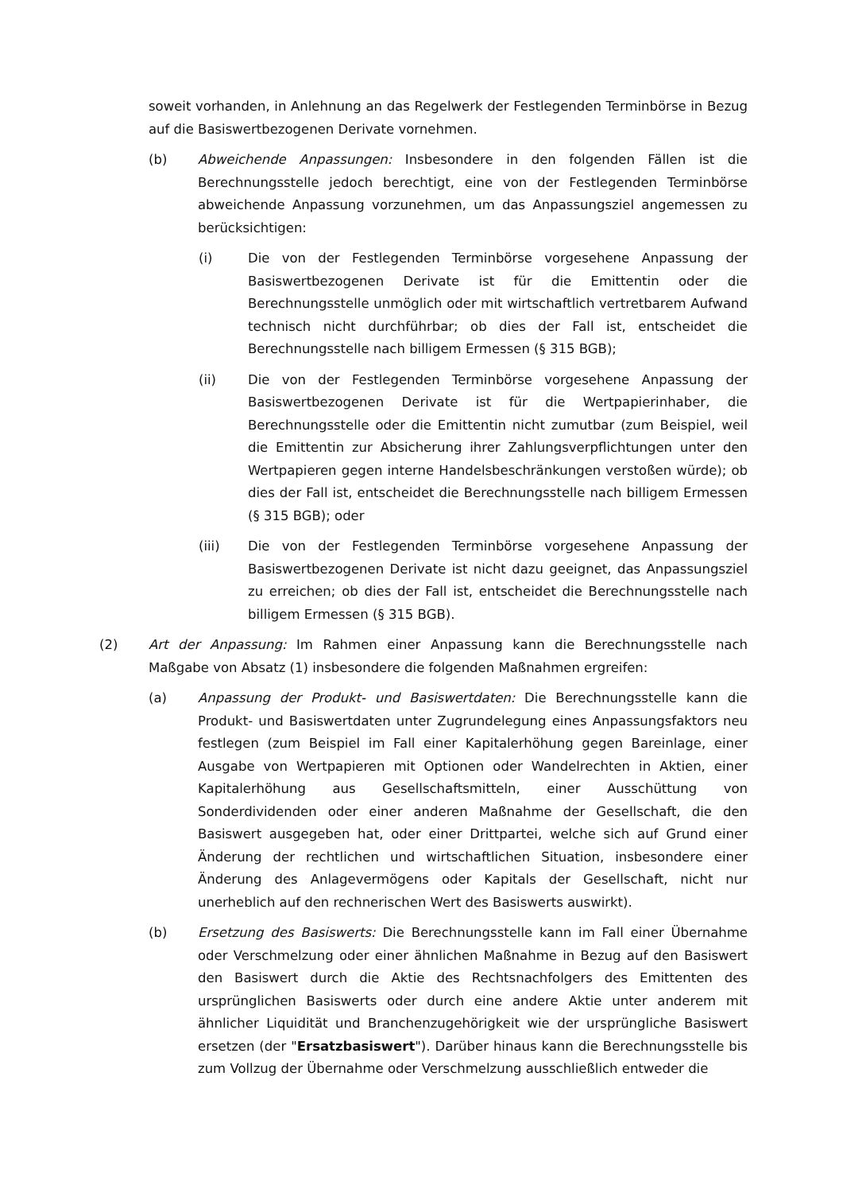soweit vorhanden, in Anlehnung an das Regelwerk der Festlegenden Terminbörse in Bezug auf die Basiswertbezogenen Derivate vornehmen.
(b) Abweichende Anpassungen: Insbesondere in den folgenden Fällen ist die Berechnungsstelle jedoch berechtigt, eine von der Festlegenden Terminbörse abweichende Anpassung vorzunehmen, um das Anpassungsziel angemessen zu berücksichtigen:
(i) Die von der Festlegenden Terminbörse vorgesehene Anpassung der Basiswertbezogenen Derivate ist für die Emittentin oder die Berechnungsstelle unmöglich oder mit wirtschaftlich vertretbarem Aufwand technisch nicht durchführbar; ob dies der Fall ist, entscheidet die Berechnungsstelle nach billigem Ermessen (§ 315 BGB);
(ii) Die von der Festlegenden Terminbörse vorgesehene Anpassung der Basiswertbezogenen Derivate ist für die Wertpapierinhaber, die Berechnungsstelle oder die Emittentin nicht zumutbar (zum Beispiel, weil die Emittentin zur Absicherung ihrer Zahlungsverpflichtungen unter den Wertpapieren gegen interne Handelsbeschränkungen verstoßen würde); ob dies der Fall ist, entscheidet die Berechnungsstelle nach billigem Ermessen (§ 315 BGB); oder
(iii) Die von der Festlegenden Terminbörse vorgesehene Anpassung der Basiswertbezogenen Derivate ist nicht dazu geeignet, das Anpassungsziel zu erreichen; ob dies der Fall ist, entscheidet die Berechnungsstelle nach billigem Ermessen (§ 315 BGB).
(2) Art der Anpassung: Im Rahmen einer Anpassung kann die Berechnungsstelle nach Maßgabe von Absatz (1) insbesondere die folgenden Maßnahmen ergreifen:
(a) Anpassung der Produkt- und Basiswertdaten: Die Berechnungsstelle kann die Produkt- und Basiswertdaten unter Zugrundelegung eines Anpassungsfaktors neu festlegen (zum Beispiel im Fall einer Kapitalerhöhung gegen Bareinlage, einer Ausgabe von Wertpapieren mit Optionen oder Wandelrechten in Aktien, einer Kapitalerhöhung aus Gesellschaftsmitteln, einer Ausschüttung von Sonderdividenden oder einer anderen Maßnahme der Gesellschaft, die den Basiswert ausgegeben hat, oder einer Drittpartei, welche sich auf Grund einer Änderung der rechtlichen und wirtschaftlichen Situation, insbesondere einer Änderung des Anlagevermögens oder Kapitals der Gesellschaft, nicht nur unerheblich auf den rechnerischen Wert des Basiswerts auswirkt).
(b) Ersetzung des Basiswerts: Die Berechnungsstelle kann im Fall einer Übernahme oder Verschmelzung oder einer ähnlichen Maßnahme in Bezug auf den Basiswert den Basiswert durch die Aktie des Rechtsnachfolgers des Emittenten des ursprünglichen Basiswerts oder durch eine andere Aktie unter anderem mit ähnlicher Liquidität und Branchenzugehörigkeit wie der ursprüngliche Basiswert ersetzen (der "Ersatzbasiswert"). Darüber hinaus kann die Berechnungsstelle bis zum Vollzug der Übernahme oder Verschmelzung ausschließlich entweder die